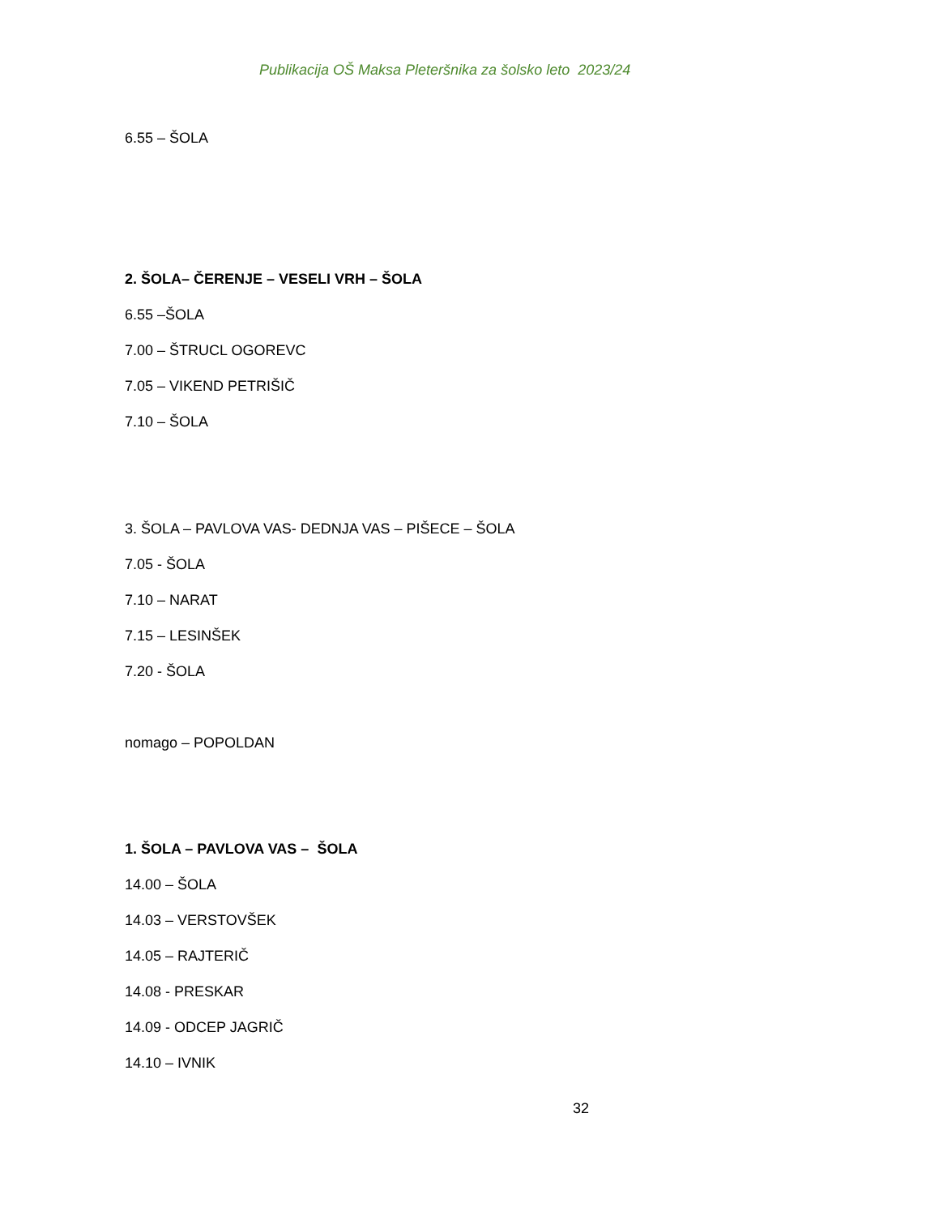Publikacija OŠ Maksa Pleteršnika za šolsko leto 2023/24
6.55 – ŠOLA
2. ŠOLA– ČERENJE – VESELI VRH – ŠOLA
6.55 –ŠOLA
7.00 – ŠTRUCL OGOREVC
7.05 – VIKEND PETRIŠIČ
7.10 – ŠOLA
3. ŠOLA – PAVLOVA VAS- DEDNJA VAS – PIŠECE – ŠOLA
7.05 - ŠOLA
7.10 – NARAT
7.15 – LESINŠEK
7.20 - ŠOLA
nomago – POPOLDAN
1. ŠOLA – PAVLOVA VAS – ŠOLA
14.00 – ŠOLA
14.03 – VERSTOVŠEK
14.05 – RAJTERIČ
14.08 - PRESKAR
14.09 - ODCEP JAGRIČ
14.10 – IVNIK
32